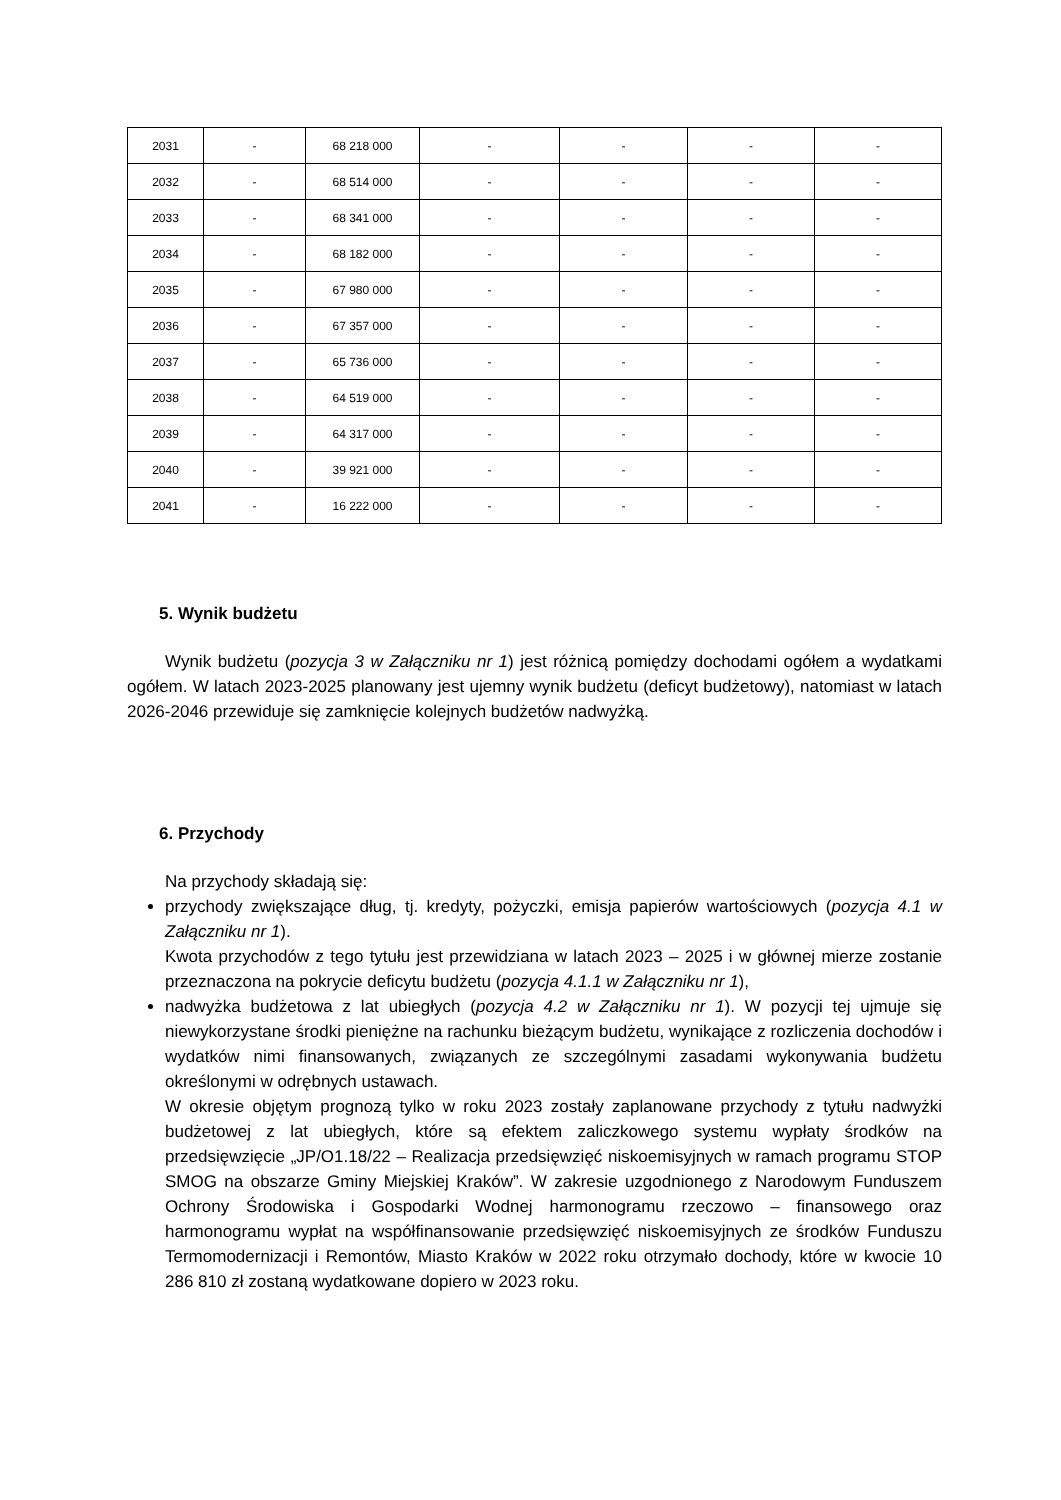| 2031 | - | 68 218 000 | - | - | - | - |
| 2032 | - | 68 514 000 | - | - | - | - |
| 2033 | - | 68 341 000 | - | - | - | - |
| 2034 | - | 68 182 000 | - | - | - | - |
| 2035 | - | 67 980 000 | - | - | - | - |
| 2036 | - | 67 357 000 | - | - | - | - |
| 2037 | - | 65 736 000 | - | - | - | - |
| 2038 | - | 64 519 000 | - | - | - | - |
| 2039 | - | 64 317 000 | - | - | - | - |
| 2040 | - | 39 921 000 | - | - | - | - |
| 2041 | - | 16 222 000 | - | - | - | - |
5. Wynik budżetu
Wynik budżetu (pozycja 3 w Załączniku nr 1) jest różnicą pomiędzy dochodami ogółem a wydatkami ogółem. W latach 2023-2025 planowany jest ujemny wynik budżetu (deficyt budżetowy), natomiast w latach 2026-2046 przewiduje się zamknięcie kolejnych budżetów nadwyżką.
6. Przychody
Na przychody składają się:
przychody zwiększające dług, tj. kredyty, pożyczki, emisja papierów wartościowych (pozycja 4.1 w Załączniku nr 1).
Kwota przychodów z tego tytułu jest przewidziana w latach 2023 – 2025 i w głównej mierze zostanie przeznaczona na pokrycie deficytu budżetu (pozycja 4.1.1 w Załączniku nr 1),
nadwyżka budżetowa z lat ubiegłych (pozycja 4.2 w Załączniku nr 1). W pozycji tej ujmuje się niewykorzystane środki pieniężne na rachunku bieżącym budżetu, wynikające z rozliczenia dochodów i wydatków nimi finansowanych, związanych ze szczególnymi zasadami wykonywania budżetu określonymi w odrębnych ustawach.
W okresie objętym prognozą tylko w roku 2023 zostały zaplanowane przychody z tytułu nadwyżki budżetowej z lat ubiegłych, które są efektem zaliczkowego systemu wypłaty środków na przedsięwzięcie „JP/O1.18/22 – Realizacja przedsięwzięć niskoemisyjnych w ramach programu STOP SMOG na obszarze Gminy Miejskiej Kraków”. W zakresie uzgodnionego z Narodowym Funduszem Ochrony Środowiska i Gospodarki Wodnej harmonogramu rzeczowo – finansowego oraz harmonogramu wypłat na współfinansowanie przedsięwzięć niskoemisyjnych ze środków Funduszu Termomodernizacji i Remontów, Miasto Kraków w 2022 roku otrzymało dochody, które w kwocie 10 286 810 zł zostaną wydatkowane dopiero w 2023 roku.